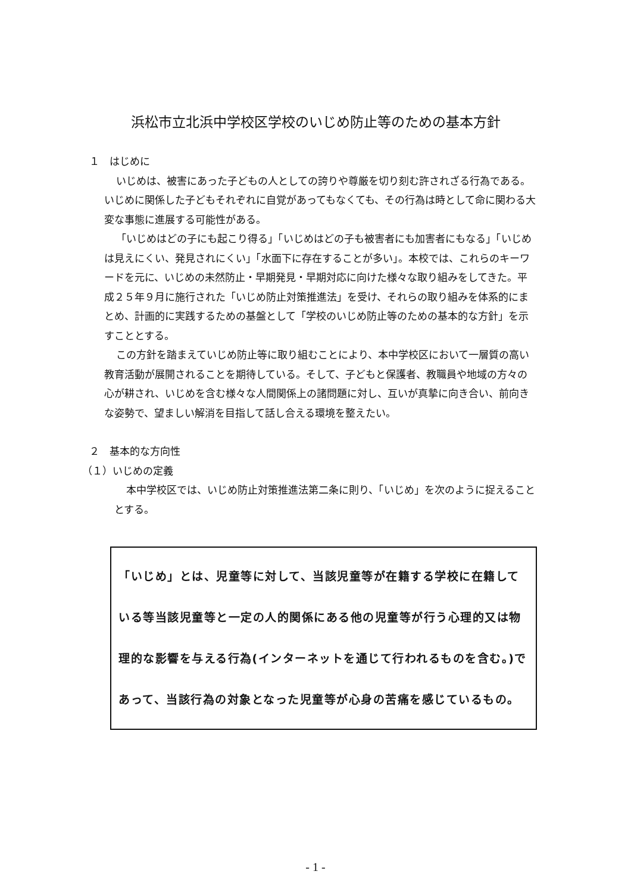浜松市立北浜中学校区学校のいじめ防止等のための基本方針
１　はじめに
いじめは、被害にあった子どもの人としての誇りや尊厳を切り刻む許されざる行為である。いじめに関係した子どもそれぞれに自覚があってもなくても、その行為は時として命に関わる大変な事態に進展する可能性がある。
「いじめはどの子にも起こり得る」「いじめはどの子も被害者にも加害者にもなる」「いじめは見えにくい、発見されにくい」「水面下に存在することが多い」。本校では、これらのキーワードを元に、いじめの未然防止・早期発見・早期対応に向けた様々な取り組みをしてきた。平成２５年９月に施行された「いじめ防止対策推進法」を受け、それらの取り組みを体系的にまとめ、計画的に実践するための基盤として「学校のいじめ防止等のための基本的な方針」を示すこととする。
この方針を踏まえていじめ防止等に取り組むことにより、本中学校区において一層質の高い教育活動が展開されることを期待している。そして、子どもと保護者、教職員や地域の方々の心が耕され、いじめを含む様々な人間関係上の諸問題に対し、互いが真摯に向き合い、前向きな姿勢で、望ましい解消を目指して話し合える環境を整えたい。
２　基本的な方向性
（１）いじめの定義
本中学校区では、いじめ防止対策推進法第二条に則り、「いじめ」を次のように捉えることとする。
「いじめ」とは、児童等に対して、当該児童等が在籍する学校に在籍している等当該児童等と一定の人的関係にある他の児童等が行う心理的又は物理的な影響を与える行為(インターネットを通じて行われるものを含む。)であって、当該行為の対象となった児童等が心身の苦痛を感じているもの。
- 1 -